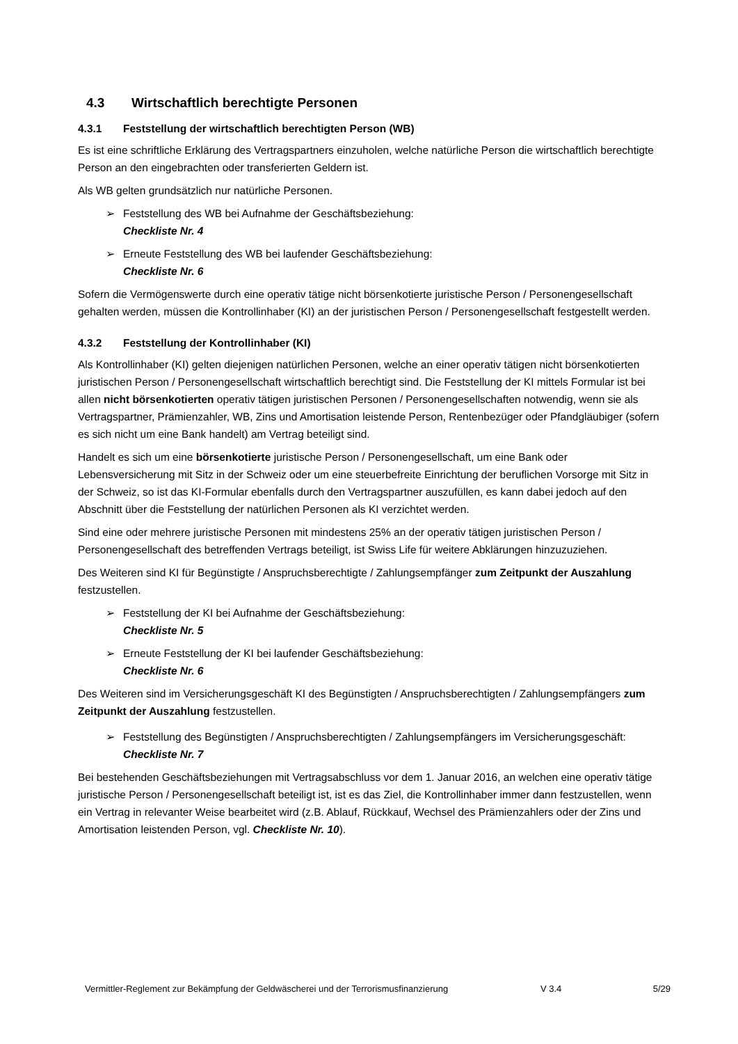4.3 Wirtschaftlich berechtigte Personen
4.3.1 Feststellung der wirtschaftlich berechtigten Person (WB)
Es ist eine schriftliche Erklärung des Vertragspartners einzuholen, welche natürliche Person die wirtschaftlich berechtigte Person an den eingebrachten oder transferierten Geldern ist.
Als WB gelten grundsätzlich nur natürliche Personen.
➢ Feststellung des WB bei Aufnahme der Geschäftsbeziehung:
Checkliste Nr. 4
➢ Erneute Feststellung des WB bei laufender Geschäftsbeziehung:
Checkliste Nr. 6
Sofern die Vermögenswerte durch eine operativ tätige nicht börsenkotierte juristische Person / Personengesellschaft gehalten werden, müssen die Kontrollinhaber (KI) an der juristischen Person / Personengesellschaft festgestellt werden.
4.3.2 Feststellung der Kontrollinhaber (KI)
Als Kontrollinhaber (KI) gelten diejenigen natürlichen Personen, welche an einer operativ tätigen nicht börsenkotierten juristischen Person / Personengesellschaft wirtschaftlich berechtigt sind. Die Feststellung der KI mittels Formular ist bei allen nicht börsenkotierten operativ tätigen juristischen Personen / Personengesellschaften notwendig, wenn sie als Vertragspartner, Prämienzahler, WB, Zins und Amortisation leistende Person, Rentenbezüger oder Pfandgläubiger (sofern es sich nicht um eine Bank handelt) am Vertrag beteiligt sind.
Handelt es sich um eine börsenkotierte juristische Person / Personengesellschaft, um eine Bank oder Lebensversicherung mit Sitz in der Schweiz oder um eine steuerbefreite Einrichtung der beruflichen Vorsorge mit Sitz in der Schweiz, so ist das KI-Formular ebenfalls durch den Vertragspartner auszufüllen, es kann dabei jedoch auf den Abschnitt über die Feststellung der natürlichen Personen als KI verzichtet werden.
Sind eine oder mehrere juristische Personen mit mindestens 25% an der operativ tätigen juristischen Person / Personengesellschaft des betreffenden Vertrags beteiligt, ist Swiss Life für weitere Abklärungen hinzuzuziehen.
Des Weiteren sind KI für Begünstigte / Anspruchsberechtigte / Zahlungsempfänger zum Zeitpunkt der Auszahlung festzustellen.
➢ Feststellung der KI bei Aufnahme der Geschäftsbeziehung:
Checkliste Nr. 5
➢ Erneute Feststellung der KI bei laufender Geschäftsbeziehung:
Checkliste Nr. 6
Des Weiteren sind im Versicherungsgeschäft KI des Begünstigten / Anspruchsberechtigten / Zahlungsempfängers zum Zeitpunkt der Auszahlung festzustellen.
➢ Feststellung des Begünstigten / Anspruchsberechtigten / Zahlungsempfängers im Versicherungsgeschäft:
Checkliste Nr. 7
Bei bestehenden Geschäftsbeziehungen mit Vertragsabschluss vor dem 1. Januar 2016, an welchen eine operativ tätige juristische Person / Personengesellschaft beteiligt ist, ist es das Ziel, die Kontrollinhaber immer dann festzustellen, wenn ein Vertrag in relevanter Weise bearbeitet wird (z.B. Ablauf, Rückkauf, Wechsel des Prämienzahlers oder der Zins und Amortisation leistenden Person, vgl. Checkliste Nr. 10).
Vermittler-Reglement zur Bekämpfung der Geldwäscherei und der Terrorismusfinanzierung V 3.4 5/29